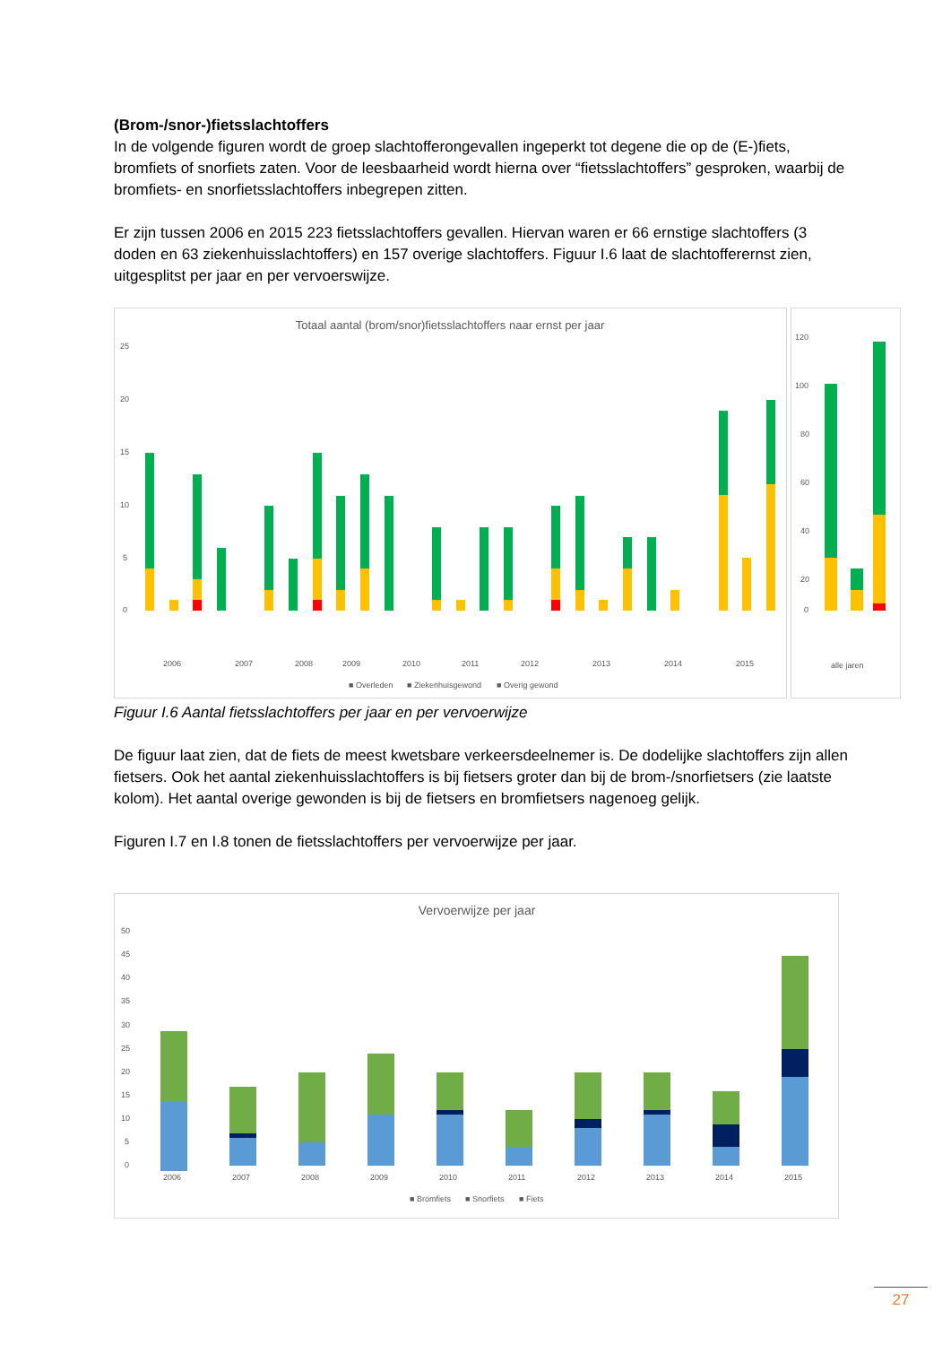(Brom-/snor-)fietsslachtoffers
In de volgende figuren wordt de groep slachtofferongevallen ingeperkt tot degene die op de (E-)fiets, bromfiets of snorfiets zaten. Voor de leesbaarheid wordt hierna over “fietsslachtoffers” gesproken, waarbij de bromfiets- en snorfietsslachtoffers inbegrepen zitten.
Er zijn tussen 2006 en 2015 223 fietsslachtoffers gevallen. Hiervan waren er 66 ernstige slachtoffers (3 doden en 63 ziekenhuisslachtoffers) en 157 overige slachtoffers. Figuur I.6 laat de slachtofferernst zien, uitgesplitst per jaar en per vervoerswijze.
Totaal aantal (brom/snor)fietsslachtoffers naar ernst per jaar
25
20
15
10
5
0
2006
2007
2008
2009
2010
2011
2012
2013
2014
2015
120
100
80
60
40
20
0
alle jaren
■ Overleden
■ Ziekenhuisgewond
■ Overig gewond
Figuur I.6 Aantal fietsslachtoffers per jaar en per vervoerwijze
De figuur laat zien, dat de fiets de meest kwetsbare verkeersdeelnemer is. De dodelijke slachtoffers zijn allen fietsers. Ook het aantal ziekenhuisslachtoffers is bij fietsers groter dan bij de brom-/snorfietsers (zie laatste kolom). Het aantal overige gewonden is bij de fietsers en bromfietsers nagenoeg gelijk.
Figuren I.7 en I.8 tonen de fietsslachtoffers per vervoerwijze per jaar.
Vervoerwijze per jaar
50
45
40
35
30
25
20
15
10
5
0
2006
2007
2008
2009
2010
2011
2012
2013
2014
2015
■ Bromfiets
■ Snorfiets
■ Fiets
27